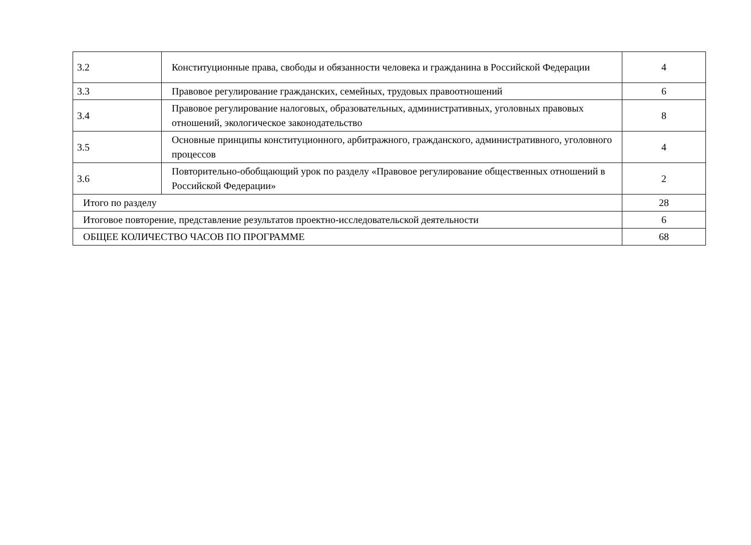| 3.2 | Конституционные права, свободы и обязанности человека и гражданина в Российской Федерации | 4 |
| 3.3 | Правовое регулирование гражданских, семейных, трудовых правоотношений | 6 |
| 3.4 | Правовое регулирование налоговых, образовательных, административных, уголовных правовых отношений, экологическое законодательство | 8 |
| 3.5 | Основные принципы конституционного, арбитражного, гражданского, административного, уголовного процессов | 4 |
| 3.6 | Повторительно-обобщающий урок по разделу «Правовое регулирование общественных отношений в Российской Федерации» | 2 |
| Итого по разделу | | 28 |
| Итоговое повторение, представление результатов проектно-исследовательской деятельности | | 6 |
| ОБЩЕЕ КОЛИЧЕСТВО ЧАСОВ ПО ПРОГРАММЕ | | 68 |